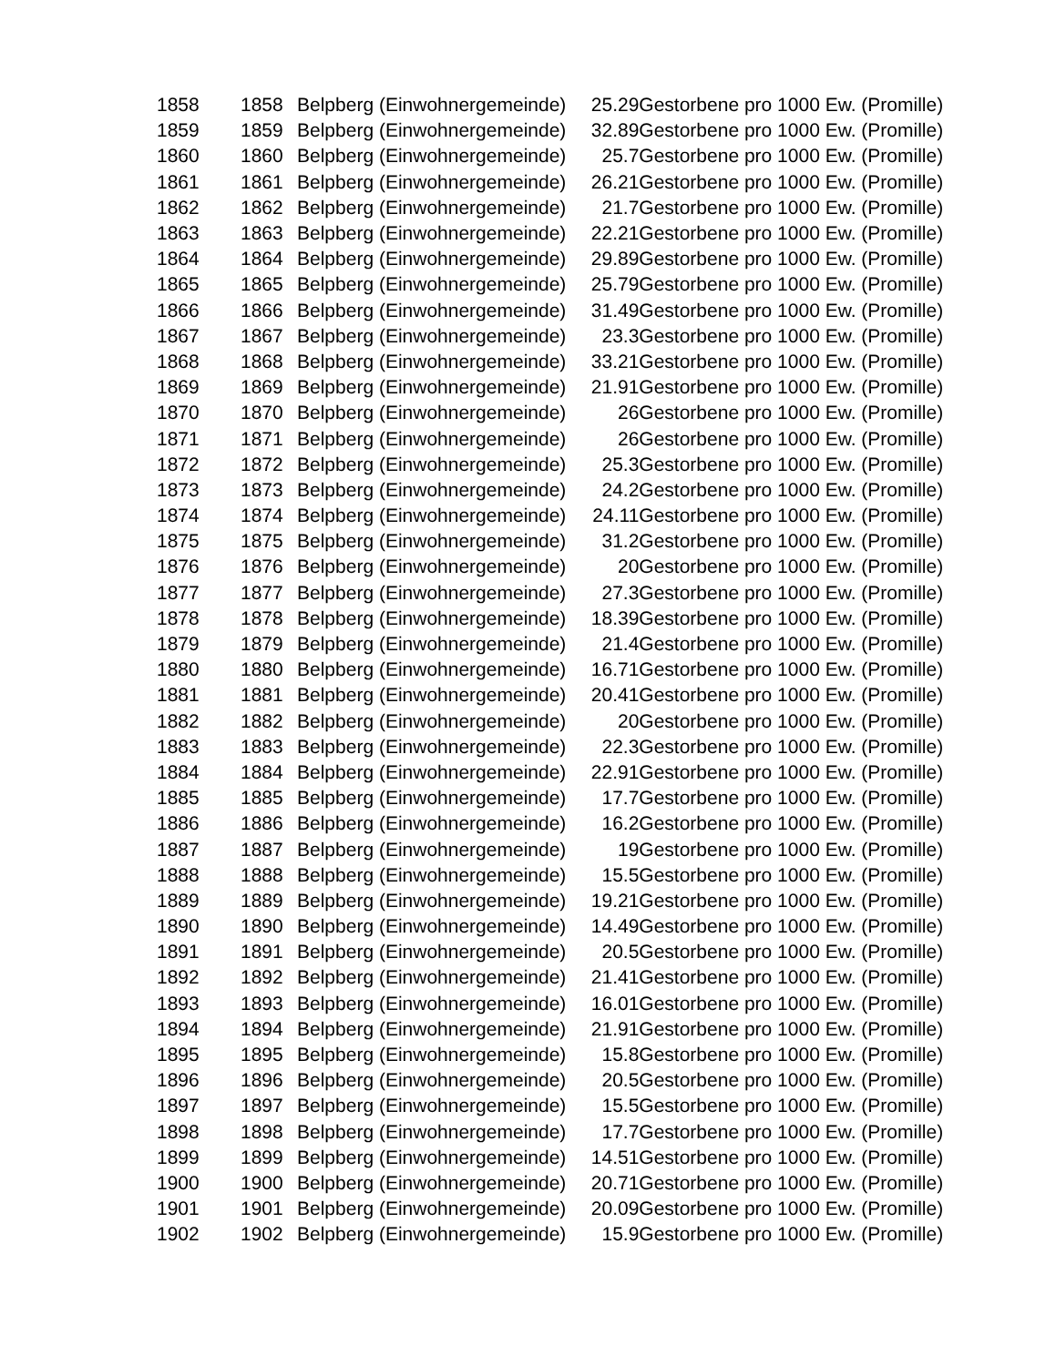| 1858 | 1858 | Belpberg (Einwohnergemeinde) | 25.29 | Gestorbene pro 1000 Ew. (Promille) |
| 1859 | 1859 | Belpberg (Einwohnergemeinde) | 32.89 | Gestorbene pro 1000 Ew. (Promille) |
| 1860 | 1860 | Belpberg (Einwohnergemeinde) | 25.7 | Gestorbene pro 1000 Ew. (Promille) |
| 1861 | 1861 | Belpberg (Einwohnergemeinde) | 26.21 | Gestorbene pro 1000 Ew. (Promille) |
| 1862 | 1862 | Belpberg (Einwohnergemeinde) | 21.7 | Gestorbene pro 1000 Ew. (Promille) |
| 1863 | 1863 | Belpberg (Einwohnergemeinde) | 22.21 | Gestorbene pro 1000 Ew. (Promille) |
| 1864 | 1864 | Belpberg (Einwohnergemeinde) | 29.89 | Gestorbene pro 1000 Ew. (Promille) |
| 1865 | 1865 | Belpberg (Einwohnergemeinde) | 25.79 | Gestorbene pro 1000 Ew. (Promille) |
| 1866 | 1866 | Belpberg (Einwohnergemeinde) | 31.49 | Gestorbene pro 1000 Ew. (Promille) |
| 1867 | 1867 | Belpberg (Einwohnergemeinde) | 23.3 | Gestorbene pro 1000 Ew. (Promille) |
| 1868 | 1868 | Belpberg (Einwohnergemeinde) | 33.21 | Gestorbene pro 1000 Ew. (Promille) |
| 1869 | 1869 | Belpberg (Einwohnergemeinde) | 21.91 | Gestorbene pro 1000 Ew. (Promille) |
| 1870 | 1870 | Belpberg (Einwohnergemeinde) | 26 | Gestorbene pro 1000 Ew. (Promille) |
| 1871 | 1871 | Belpberg (Einwohnergemeinde) | 26 | Gestorbene pro 1000 Ew. (Promille) |
| 1872 | 1872 | Belpberg (Einwohnergemeinde) | 25.3 | Gestorbene pro 1000 Ew. (Promille) |
| 1873 | 1873 | Belpberg (Einwohnergemeinde) | 24.2 | Gestorbene pro 1000 Ew. (Promille) |
| 1874 | 1874 | Belpberg (Einwohnergemeinde) | 24.11 | Gestorbene pro 1000 Ew. (Promille) |
| 1875 | 1875 | Belpberg (Einwohnergemeinde) | 31.2 | Gestorbene pro 1000 Ew. (Promille) |
| 1876 | 1876 | Belpberg (Einwohnergemeinde) | 20 | Gestorbene pro 1000 Ew. (Promille) |
| 1877 | 1877 | Belpberg (Einwohnergemeinde) | 27.3 | Gestorbene pro 1000 Ew. (Promille) |
| 1878 | 1878 | Belpberg (Einwohnergemeinde) | 18.39 | Gestorbene pro 1000 Ew. (Promille) |
| 1879 | 1879 | Belpberg (Einwohnergemeinde) | 21.4 | Gestorbene pro 1000 Ew. (Promille) |
| 1880 | 1880 | Belpberg (Einwohnergemeinde) | 16.71 | Gestorbene pro 1000 Ew. (Promille) |
| 1881 | 1881 | Belpberg (Einwohnergemeinde) | 20.41 | Gestorbene pro 1000 Ew. (Promille) |
| 1882 | 1882 | Belpberg (Einwohnergemeinde) | 20 | Gestorbene pro 1000 Ew. (Promille) |
| 1883 | 1883 | Belpberg (Einwohnergemeinde) | 22.3 | Gestorbene pro 1000 Ew. (Promille) |
| 1884 | 1884 | Belpberg (Einwohnergemeinde) | 22.91 | Gestorbene pro 1000 Ew. (Promille) |
| 1885 | 1885 | Belpberg (Einwohnergemeinde) | 17.7 | Gestorbene pro 1000 Ew. (Promille) |
| 1886 | 1886 | Belpberg (Einwohnergemeinde) | 16.2 | Gestorbene pro 1000 Ew. (Promille) |
| 1887 | 1887 | Belpberg (Einwohnergemeinde) | 19 | Gestorbene pro 1000 Ew. (Promille) |
| 1888 | 1888 | Belpberg (Einwohnergemeinde) | 15.5 | Gestorbene pro 1000 Ew. (Promille) |
| 1889 | 1889 | Belpberg (Einwohnergemeinde) | 19.21 | Gestorbene pro 1000 Ew. (Promille) |
| 1890 | 1890 | Belpberg (Einwohnergemeinde) | 14.49 | Gestorbene pro 1000 Ew. (Promille) |
| 1891 | 1891 | Belpberg (Einwohnergemeinde) | 20.5 | Gestorbene pro 1000 Ew. (Promille) |
| 1892 | 1892 | Belpberg (Einwohnergemeinde) | 21.41 | Gestorbene pro 1000 Ew. (Promille) |
| 1893 | 1893 | Belpberg (Einwohnergemeinde) | 16.01 | Gestorbene pro 1000 Ew. (Promille) |
| 1894 | 1894 | Belpberg (Einwohnergemeinde) | 21.91 | Gestorbene pro 1000 Ew. (Promille) |
| 1895 | 1895 | Belpberg (Einwohnergemeinde) | 15.8 | Gestorbene pro 1000 Ew. (Promille) |
| 1896 | 1896 | Belpberg (Einwohnergemeinde) | 20.5 | Gestorbene pro 1000 Ew. (Promille) |
| 1897 | 1897 | Belpberg (Einwohnergemeinde) | 15.5 | Gestorbene pro 1000 Ew. (Promille) |
| 1898 | 1898 | Belpberg (Einwohnergemeinde) | 17.7 | Gestorbene pro 1000 Ew. (Promille) |
| 1899 | 1899 | Belpberg (Einwohnergemeinde) | 14.51 | Gestorbene pro 1000 Ew. (Promille) |
| 1900 | 1900 | Belpberg (Einwohnergemeinde) | 20.71 | Gestorbene pro 1000 Ew. (Promille) |
| 1901 | 1901 | Belpberg (Einwohnergemeinde) | 20.09 | Gestorbene pro 1000 Ew. (Promille) |
| 1902 | 1902 | Belpberg (Einwohnergemeinde) | 15.9 | Gestorbene pro 1000 Ew. (Promille) |